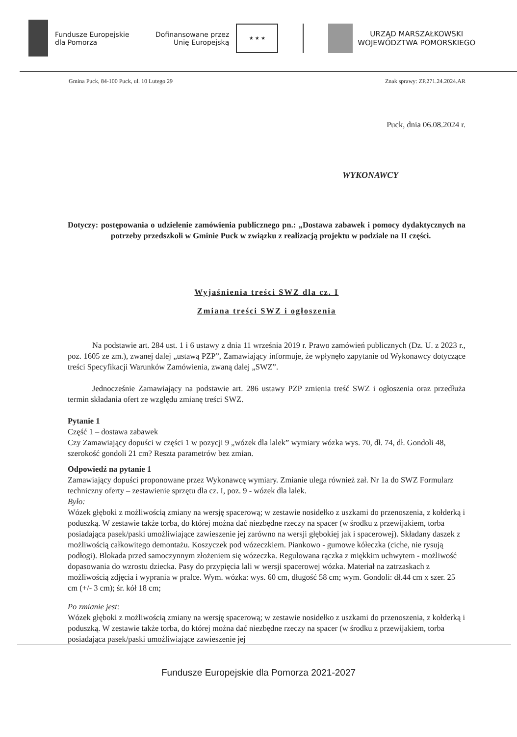Fundusze Europejskie
dla Pomorza
Dofinansowane przez
Unię Europejską
★ ★ ★
URZĄD MARSZAŁKOWSKI
WOJEWÓDZTWA POMORSKIEGO
Gmina Puck, 84-100 Puck, ul. 10 Lutego 29 Znak sprawy: ZP.271.24.2024.AR
Puck, dnia 06.08.2024 r.
WYKONAWCY
Dotyczy: postępowania o udzielenie zamówienia publicznego pn.: „Dostawa zabawek i pomocy dydaktycznych na potrzeby przedszkoli w Gminie Puck w związku z realizacją projektu w podziale na II części.
Wyjaśnienia treści SWZ dla cz. I
Zmiana treści SWZ i ogłoszenia
Na podstawie art. 284 ust. 1 i 6 ustawy z dnia 11 września 2019 r. Prawo zamówień publicznych (Dz. U. z 2023 r., poz. 1605 ze zm.), zwanej dalej „ustawą PZP”, Zamawiający informuje, że wpłynęło zapytanie od Wykonawcy dotyczące treści Specyfikacji Warunków Zamówienia, zwaną dalej „SWZ”.
Jednocześnie Zamawiający na podstawie art. 286 ustawy PZP zmienia treść SWZ i ogłoszenia oraz przedłuża termin składania ofert ze względu zmianę treści SWZ.
Pytanie 1
Część 1 – dostawa zabawek
Czy Zamawiający dopuści w części 1 w pozycji 9 „wózek dla lalek” wymiary wózka wys. 70, dł. 74, dł. Gondoli 48, szerokość gondoli 21 cm? Reszta parametrów bez zmian.
Odpowiedź na pytanie 1
Zamawiający dopuści proponowane przez Wykonawcę wymiary. Zmianie ulega również zał. Nr 1a do SWZ Formularz techniczny oferty – zestawienie sprzętu dla cz. I, poz. 9 - wózek dla lalek.
Było:
Wózek głęboki z możliwością zmiany na wersję spacerową; w zestawie nosidełko z uszkami do przenoszenia, z kołderką i poduszką. W zestawie także torba, do której można dać niezbędne rzeczy na spacer (w środku z przewijakiem, torba posiadająca pasek/paski umożliwiające zawieszenie jej zarówno na wersji głębokiej jak i spacerowej). Składany daszek z możliwością całkowitego demontażu. Koszyczek pod wózeczkiem. Piankowo - gumowe kółeczka (ciche, nie rysują podłogi). Blokada przed samoczynnym złożeniem się wózeczka. Regulowana rączka z miękkim uchwytem - możliwość dopasowania do wzrostu dziecka. Pasy do przypięcia lali w wersji spacerowej wózka. Materiał na zatrzaskach z możliwością zdjęcia i wyprania w pralce. Wym. wózka: wys. 60 cm, długość 58 cm; wym. Gondoli: dł.44 cm x szer. 25 cm (+/- 3 cm); śr. kół 18 cm;
Po zmianie jest:
Wózek głęboki z możliwością zmiany na wersję spacerową; w zestawie nosidełko z uszkami do przenoszenia, z kołderką i poduszką. W zestawie także torba, do której można dać niezbędne rzeczy na spacer (w środku z przewijakiem, torba posiadająca pasek/paski umożliwiające zawieszenie jej
Fundusze Europejskie dla Pomorza 2021-2027